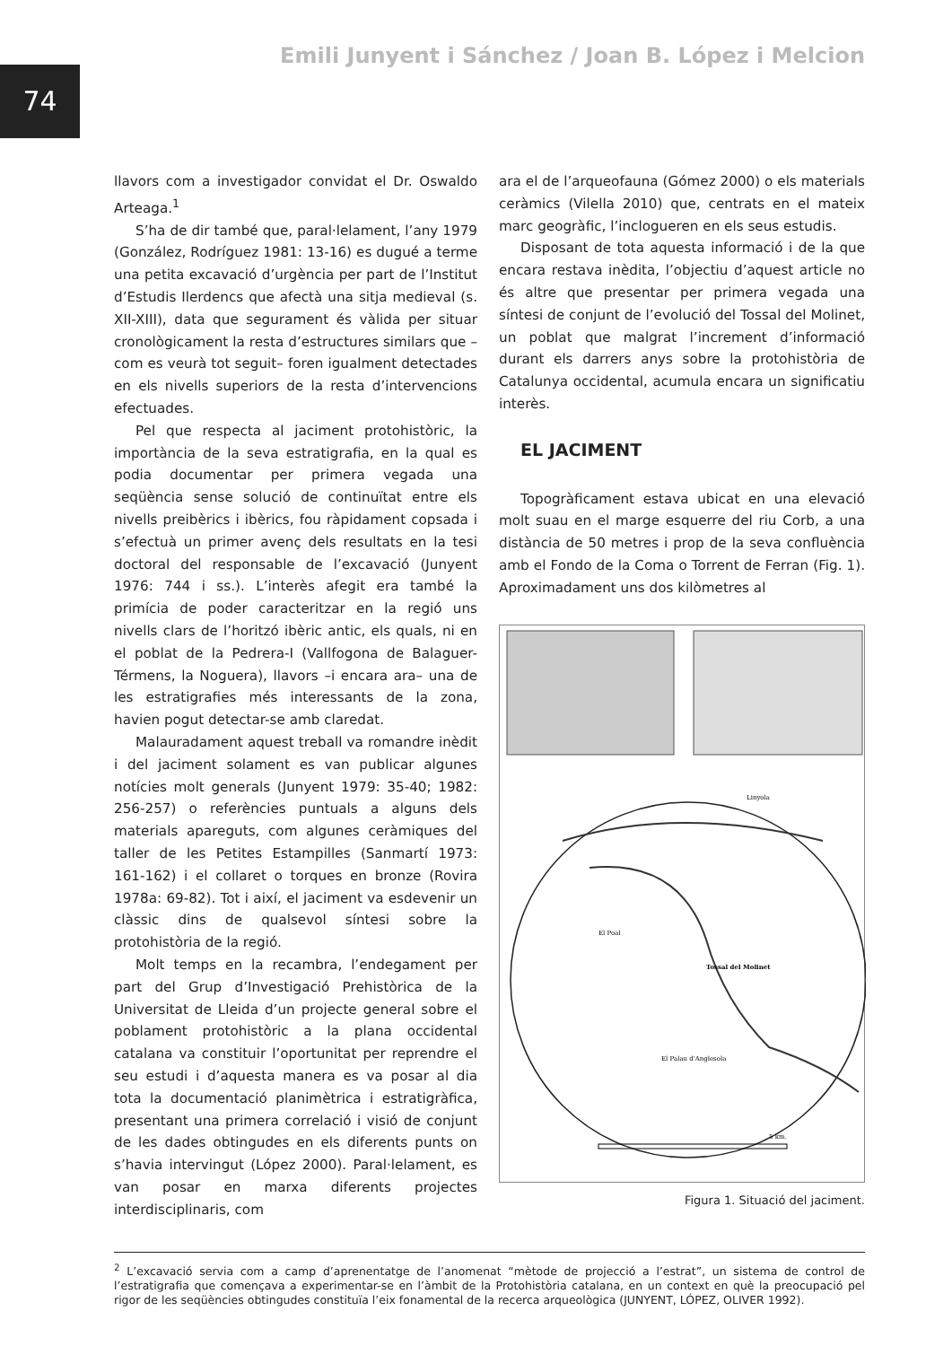74
Emili Junyent i Sánchez / Joan B. López i Melcion
llavors com a investigador convidat el Dr. Oswaldo Arteaga.<sup>1</sup>
S’ha de dir també que, paral·lelament, l’any 1979 (González, Rodríguez 1981: 13-16) es dugué a terme una petita excavació d’urgència per part de l’Institut d’Estudis Ilerdencs que afectà una sitja medieval (s. XII-XIII), data que segurament és vàlida per situar cronològicament la resta d’estructures similars que –com es veurà tot seguit– foren igualment detectades en els nivells superiors de la resta d’intervencions efectuades.
Pel que respecta al jaciment protohistòric, la importància de la seva estratigrafia, en la qual es podia documentar per primera vegada una seqüència sense solució de continuïtat entre els nivells preibèrics i ibèrics, fou ràpidament copsada i s’efectuà un primer avenç dels resultats en la tesi doctoral del responsable de l’excavació (Junyent 1976: 744 i ss.). L’interès afegit era també la primícia de poder caracteritzar en la regió uns nivells clars de l’horitzó ibèric antic, els quals, ni en el poblat de la Pedrera-I (Vallfogona de Balaguer-Térmens, la Noguera), llavors –i encara ara– una de les estratigrafies més interessants de la zona, havien pogut detectar-se amb claredat.
Malauradament aquest treball va romandre inèdit i del jaciment solament es van publicar algunes notícies molt generals (Junyent 1979: 35-40; 1982: 256-257) o referències puntuals a alguns dels materials apareguts, com algunes ceràmiques del taller de les Petites Estampilles (Sanmartí 1973: 161-162) i el collaret o torques en bronze (Rovira 1978a: 69-82). Tot i així, el jaciment va esdevenir un clàssic dins de qualsevol síntesi sobre la protohistòria de la regió.
Molt temps en la recambra, l’endegament per part del Grup d’Investigació Prehistòrica de la Universitat de Lleida d’un projecte general sobre el poblament protohistòric a la plana occidental catalana va constituir l’oportunitat per reprendre el seu estudi i d’aquesta manera es va posar al dia tota la documentació planimètrica i estratigràfica, presentant una primera correlació i visió de conjunt de les dades obtingudes en els diferents punts on s’havia intervingut (López 2000). Paral·lelament, es van posar en marxa diferents projectes interdisciplinaris, com
ara el de l’arqueofauna (Gómez 2000) o els materials ceràmics (Vilella 2010) que, centrats en el mateix marc geogràfic, l’inclogueren en els seus estudis.
Disposant de tota aquesta informació i de la que encara restava inèdita, l’objectiu d’aquest article no és altre que presentar per primera vegada una síntesi de conjunt de l’evolució del Tossal del Molinet, un poblat que malgrat l’increment d’informació durant els darrers anys sobre la protohistòria de Catalunya occidental, acumula encara un significatiu interès.
EL JACIMENT
Topogràficament estava ubicat en una elevació molt suau en el marge esquerre del riu Corb, a una distància de 50 metres i prop de la seva confluència amb el Fondo de la Coma o Torrent de Ferran (Fig. 1). Aproximadament uns dos kilòmetres al
Tossal del Molinet
Linyola
El Poal
El Palau d'Anglesola
5 km.
Figura 1. Situació del jaciment.
<sup>2</sup> L’excavació servia com a camp d’aprenentatge de l’anomenat “mètode de projecció a l’estrat”, un sistema de control de l’estratigrafia que començava a experimentar-se en l’àmbit de la Protohistòria catalana, en un context en què la preocupació pel rigor de les seqüències obtingudes constituïa l’eix fonamental de la recerca arqueològica (JUNYENT, LÓPEZ, OLIVER 1992).